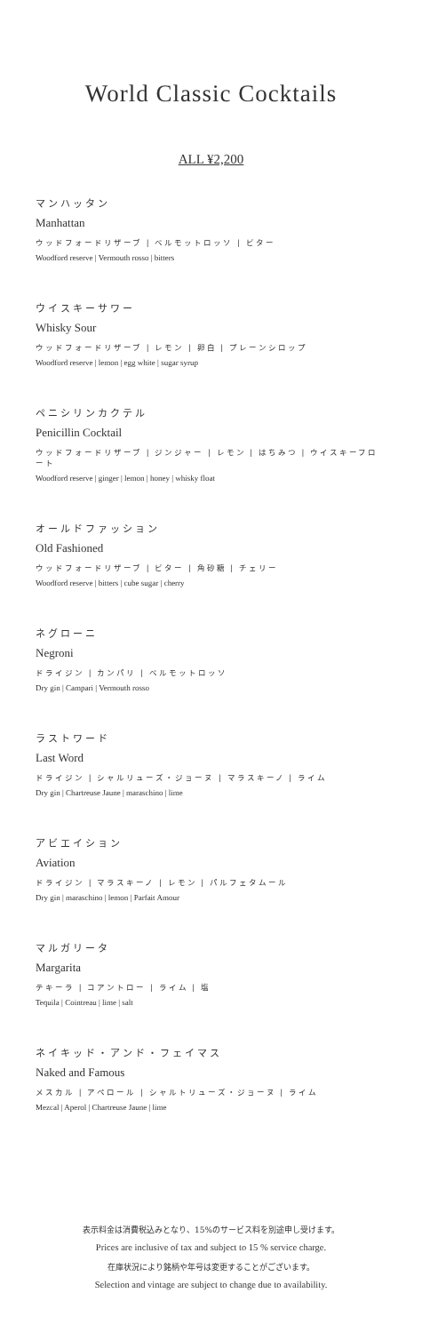World Classic Cocktails
ALL ¥2,200
マンハッタン
Manhattan
ウッドフォードリザーブ | ベルモットロッソ | ビター
Woodford reserve | Vermouth rosso | bitters
ウイスキーサワー
Whisky Sour
ウッドフォードリザーブ | レモン | 卵白 | プレーンシロップ
Woodford reserve | lemon | egg white | sugar syrup
ペニシリンカクテル
Penicillin Cocktail
ウッドフォードリザーブ | ジンジャー | レモン | はちみつ | ウイスキーフロート
Woodford reserve | ginger | lemon | honey | whisky float
オールドファッション
Old Fashioned
ウッドフォードリザーブ | ビター | 角砂糖 | チェリー
Woodford reserve | bitters | cube sugar | cherry
ネグローニ
Negroni
ドライジン | カンパリ | ベルモットロッソ
Dry gin | Campari | Vermouth rosso
ラストワード
Last Word
ドライジン | シャルリューズ・ジョーヌ | マラスキーノ | ライム
Dry gin | Chartreuse Jaune | maraschino | lime
アビエイション
Aviation
ドライジン | マラスキーノ | レモン | パルフェタムール
Dry gin | maraschino | lemon | Parfait Amour
マルガリータ
Margarita
テキーラ | コアントロー | ライム | 塩
Tequila | Cointreau | lime | salt
ネイキッド・アンド・フェイマス
Naked and Famous
メスカル | アペロール | シャルトリューズ・ジョーヌ | ライム
Mezcal | Aperol | Chartreuse Jaune | lime
表示料金は消費税込みとなり、15%のサービス料を別途申し受けます。
Prices are inclusive of tax and subject to 15 % service charge.
在庫状況により銘柄や年号は変更することがございます。
Selection and vintage are subject to change due to availability.